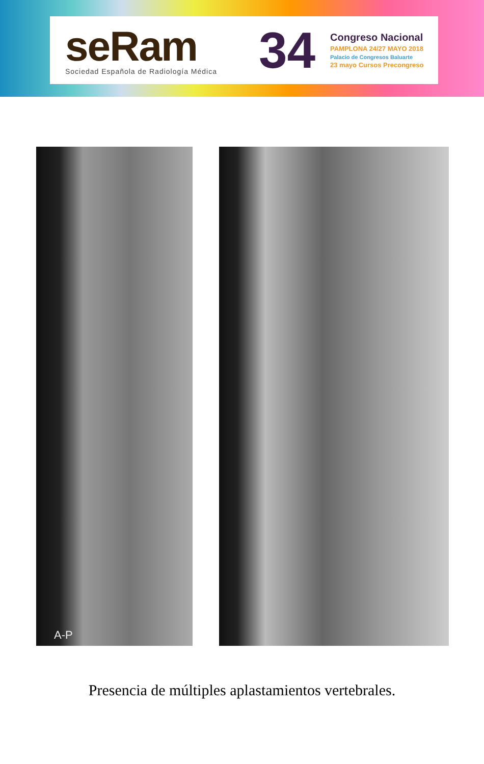seRam
Sociedad Española de Radiología Médica
34
Congreso Nacional
PAMPLONA 24/27 MAYO 2018
Palacio de Congresos Baluarte
23 mayo Cursos Precongreso
A-P
Presencia de múltiples aplastamientos vertebrales.